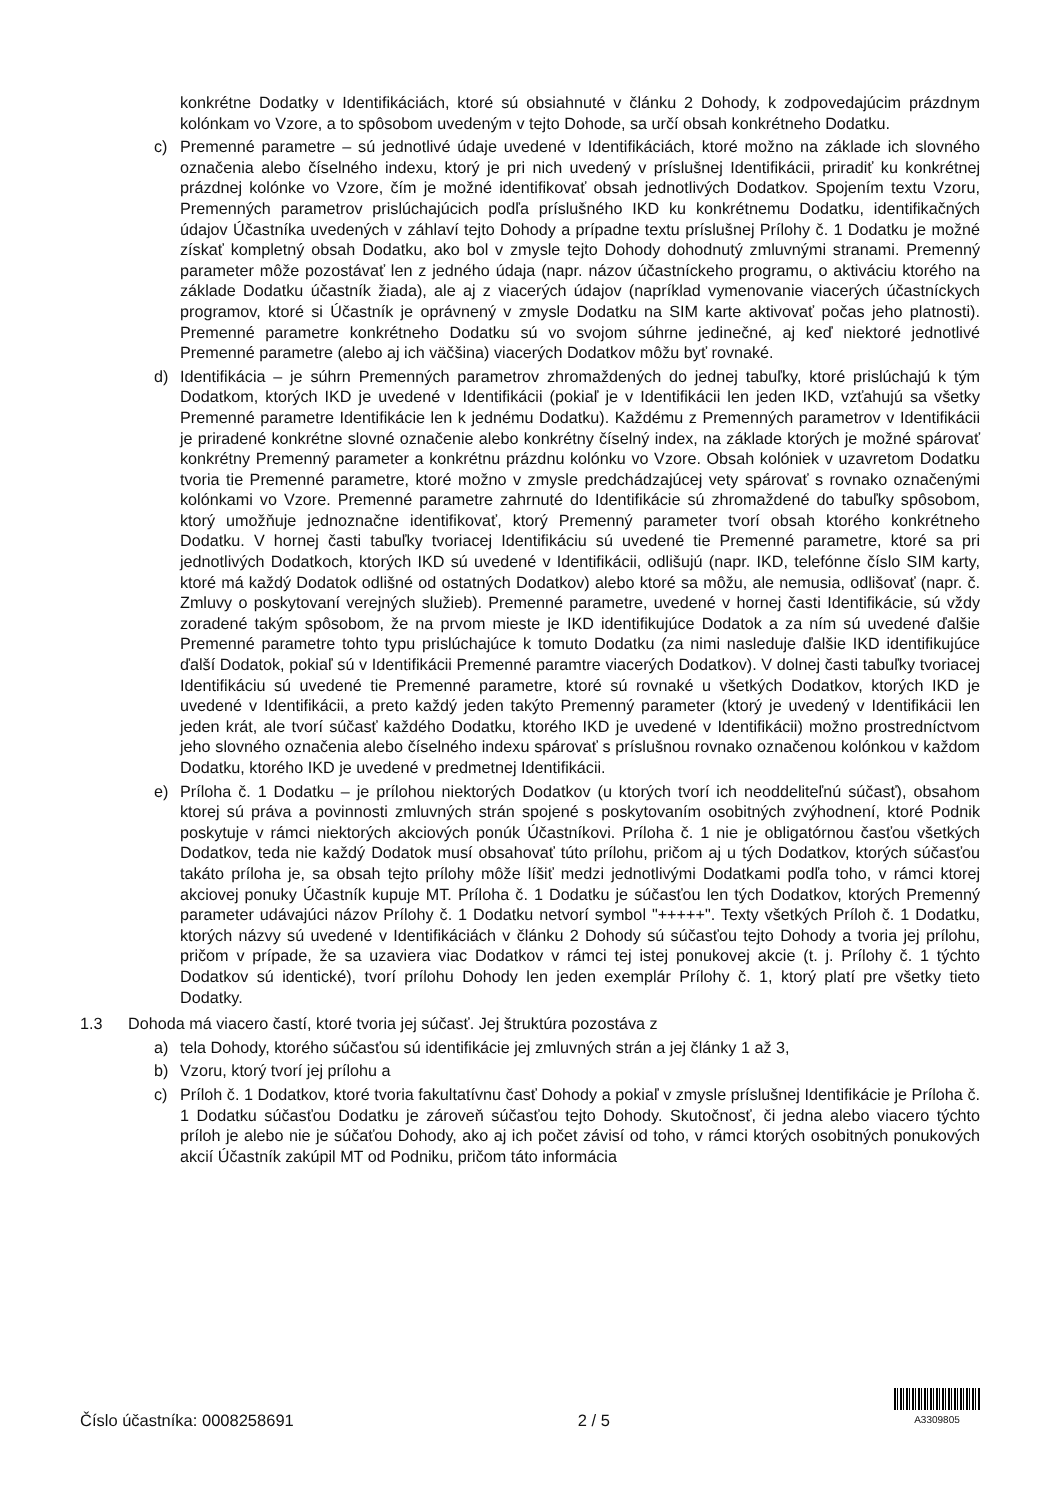konkrétne Dodatky v Identifikáciách, ktoré sú obsiahnuté v článku 2 Dohody, k zodpovedajúcim prázdnym kolónkam vo Vzore, a to spôsobom uvedeným v tejto Dohode, sa určí obsah konkrétneho Dodatku.
c) Premenné parametre – sú jednotlivé údaje uvedené v Identifikáciách, ktoré možno na základe ich slovného označenia alebo číselného indexu, ktorý je pri nich uvedený v príslušnej Identifikácii, priradiť ku konkrétnej prázdnej kolónke vo Vzore, čím je možné identifikovať obsah jednotlivých Dodatkov. Spojením textu Vzoru, Premenných parametrov prislúchajúcich podľa príslušného IKD ku konkrétnemu Dodatku, identifikačných údajov Účastníka uvedených v záhlaví tejto Dohody a prípadne textu príslušnej Prílohy č. 1 Dodatku je možné získať kompletný obsah Dodatku, ako bol v zmysle tejto Dohody dohodnutý zmluvnými stranami. Premenný parameter môže pozostávať len z jedného údaja (napr. názov účastníckeho programu, o aktiváciu ktorého na základe Dodatku účastník žiada), ale aj z viacerých údajov (napríklad vymenovanie viacerých účastníckych programov, ktoré si Účastník je oprávnený v zmysle Dodatku na SIM karte aktivovať počas jeho platnosti). Premenné parametre konkrétneho Dodatku sú vo svojom súhrne jedinečné, aj keď niektoré jednotlivé Premenné parametre (alebo aj ich väčšina) viacerých Dodatkov môžu byť rovnaké.
d) Identifikácia – je súhrn Premenných parametrov zhromaždených do jednej tabuľky, ktoré prislúchajú k tým Dodatkom, ktorých IKD je uvedené v Identifikácii (pokiaľ je v Identifikácii len jeden IKD, vzťahujú sa všetky Premenné parametre Identifikácie len k jednému Dodatku). Každému z Premenných parametrov v Identifikácii je priradené konkrétne slovné označenie alebo konkrétny číselný index, na základe ktorých je možné spárovať konkrétny Premenný parameter a konkrétnu prázdnu kolónku vo Vzore. Obsah kolóniek v uzavretom Dodatku tvoria tie Premenné parametre, ktoré možno v zmysle predchádzajúcej vety spárovať s rovnako označenými kolónkami vo Vzore. Premenné parametre zahrnuté do Identifikácie sú zhromaždené do tabuľky spôsobom, ktorý umožňuje jednoznačne identifikovať, ktorý Premenný parameter tvorí obsah ktorého konkrétneho Dodatku. V hornej časti tabuľky tvoriacej Identifikáciu sú uvedené tie Premenné parametre, ktoré sa pri jednotlivých Dodatkoch, ktorých IKD sú uvedené v Identifikácii, odlišujú (napr. IKD, telefónne číslo SIM karty, ktoré má každý Dodatok odlišné od ostatných Dodatkov) alebo ktoré sa môžu, ale nemusia, odlišovať (napr. č. Zmluvy o poskytovaní verejných služieb). Premenné parametre, uvedené v hornej časti Identifikácie, sú vždy zoradené takým spôsobom, že na prvom mieste je IKD identifikujúce Dodatok a za ním sú uvedené ďalšie Premenné parametre tohto typu prislúchajúce k tomuto Dodatku (za nimi nasleduje ďalšie IKD identifikujúce ďalší Dodatok, pokiaľ sú v Identifikácii Premenné paramtre viacerých Dodatkov). V dolnej časti tabuľky tvoriacej Identifikáciu sú uvedené tie Premenné parametre, ktoré sú rovnaké u všetkých Dodatkov, ktorých IKD je uvedené v Identifikácii, a preto každý jeden takýto Premenný parameter (ktorý je uvedený v Identifikácii len jeden krát, ale tvorí súčasť každého Dodatku, ktorého IKD je uvedené v Identifikácii) možno prostredníctvom jeho slovného označenia alebo číselného indexu spárovať s príslušnou rovnako označenou kolónkou v každom Dodatku, ktorého IKD je uvedené v predmetnej Identifikácii.
e) Príloha č. 1 Dodatku – je prílohou niektorých Dodatkov (u ktorých tvorí ich neoddeliteľnú súčasť), obsahom ktorej sú práva a povinnosti zmluvných strán spojené s poskytovaním osobitných zvýhodnení, ktoré Podnik poskytuje v rámci niektorých akciových ponúk Účastníkovi. Príloha č. 1 nie je obligatórnou časťou všetkých Dodatkov, teda nie každý Dodatok musí obsahovať túto prílohu, pričom aj u tých Dodatkov, ktorých súčasťou takáto príloha je, sa obsah tejto prílohy môže líšiť medzi jednotlivými Dodatkami podľa toho, v rámci ktorej akciovej ponuky Účastník kupuje MT. Príloha č. 1 Dodatku je súčasťou len tých Dodatkov, ktorých Premenný parameter udávajúci názov Prílohy č. 1 Dodatku netvorí symbol "+++++". Texty všetkých Príloh č. 1 Dodatku, ktorých názvy sú uvedené v Identifikáciách v článku 2 Dohody sú súčasťou tejto Dohody a tvoria jej prílohu, pričom v prípade, že sa uzaviera viac Dodatkov v rámci tej istej ponukovej akcie (t. j. Prílohy č. 1 týchto Dodatkov sú identické), tvorí prílohu Dohody len jeden exemplár Prílohy č. 1, ktorý platí pre všetky tieto Dodatky.
1.3 Dohoda má viacero častí, ktoré tvoria jej súčasť. Jej štruktúra pozostáva z
a) tela Dohody, ktorého súčasťou sú identifikácie jej zmluvných strán a jej články 1 až 3,
b) Vzoru, ktorý tvorí jej prílohu a
c) Príloh č. 1 Dodatkov, ktoré tvoria fakultatívnu časť Dohody a pokiaľ v zmysle príslušnej Identifikácie je Príloha č. 1 Dodatku súčasťou Dodatku je zároveň súčasťou tejto Dohody. Skutočnosť, či jedna alebo viacero týchto príloh je alebo nie je súčaťou Dohody, ako aj ich počet závisí od toho, v rámci ktorých osobitných ponukových akcií Účastník zakúpil MT od Podniku, pričom táto informácia
Číslo účastníka: 0008258691 2 / 5
A3309805